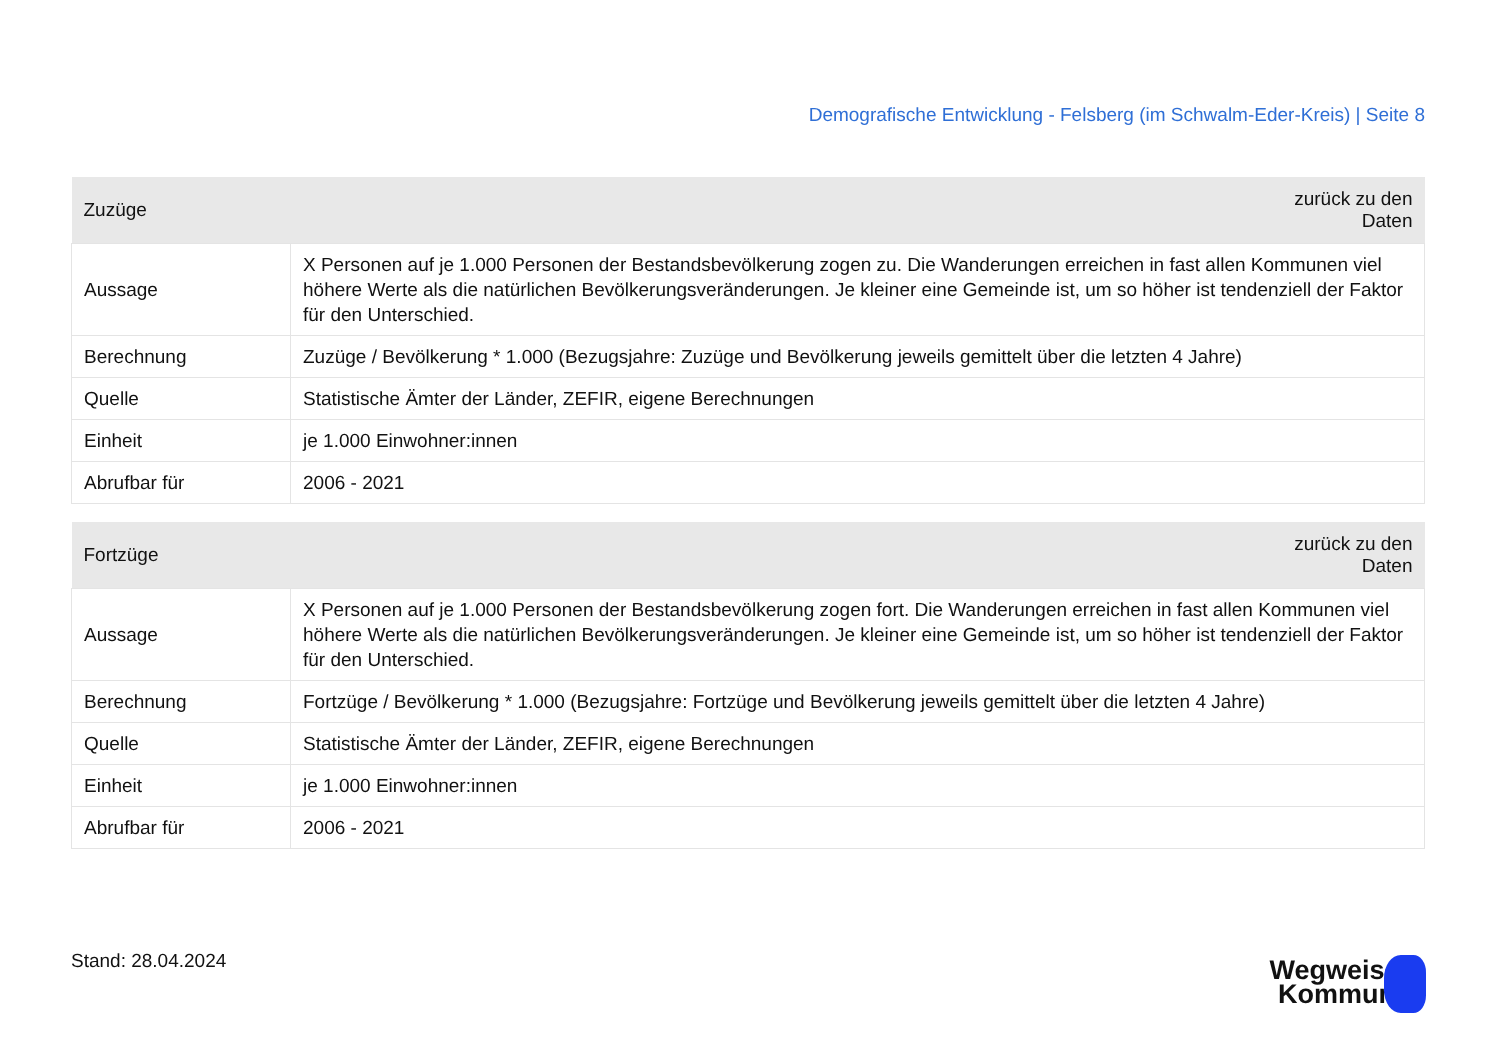Demografische Entwicklung - Felsberg (im Schwalm-Eder-Kreis) | Seite 8
| Zuzüge | zurück zu den Daten |
| --- | --- |
| Aussage | X Personen auf je 1.000 Personen der Bestandsbevölkerung zogen zu. Die Wanderungen erreichen in fast allen Kommunen viel höhere Werte als die natürlichen Bevölkerungsveränderungen. Je kleiner eine Gemeinde ist, um so höher ist tendenziell der Faktor für den Unterschied. |
| Berechnung | Zuzüge / Bevölkerung * 1.000 (Bezugsjahre: Zuzüge und Bevölkerung jeweils gemittelt über die letzten 4 Jahre) |
| Quelle | Statistische Ämter der Länder, ZEFIR, eigene Berechnungen |
| Einheit | je 1.000 Einwohner:innen |
| Abrufbar für | 2006 - 2021 |
| Fortzüge | zurück zu den Daten |
| --- | --- |
| Aussage | X Personen auf je 1.000 Personen der Bestandsbevölkerung zogen fort. Die Wanderungen erreichen in fast allen Kommunen viel höhere Werte als die natürlichen Bevölkerungsveränderungen. Je kleiner eine Gemeinde ist, um so höher ist tendenziell der Faktor für den Unterschied. |
| Berechnung | Fortzüge / Bevölkerung * 1.000 (Bezugsjahre: Fortzüge und Bevölkerung jeweils gemittelt über die letzten 4 Jahre) |
| Quelle | Statistische Ämter der Länder, ZEFIR, eigene Berechnungen |
| Einheit | je 1.000 Einwohner:innen |
| Abrufbar für | 2006 - 2021 |
Stand: 28.04.2024
Wegweiser
Kommune